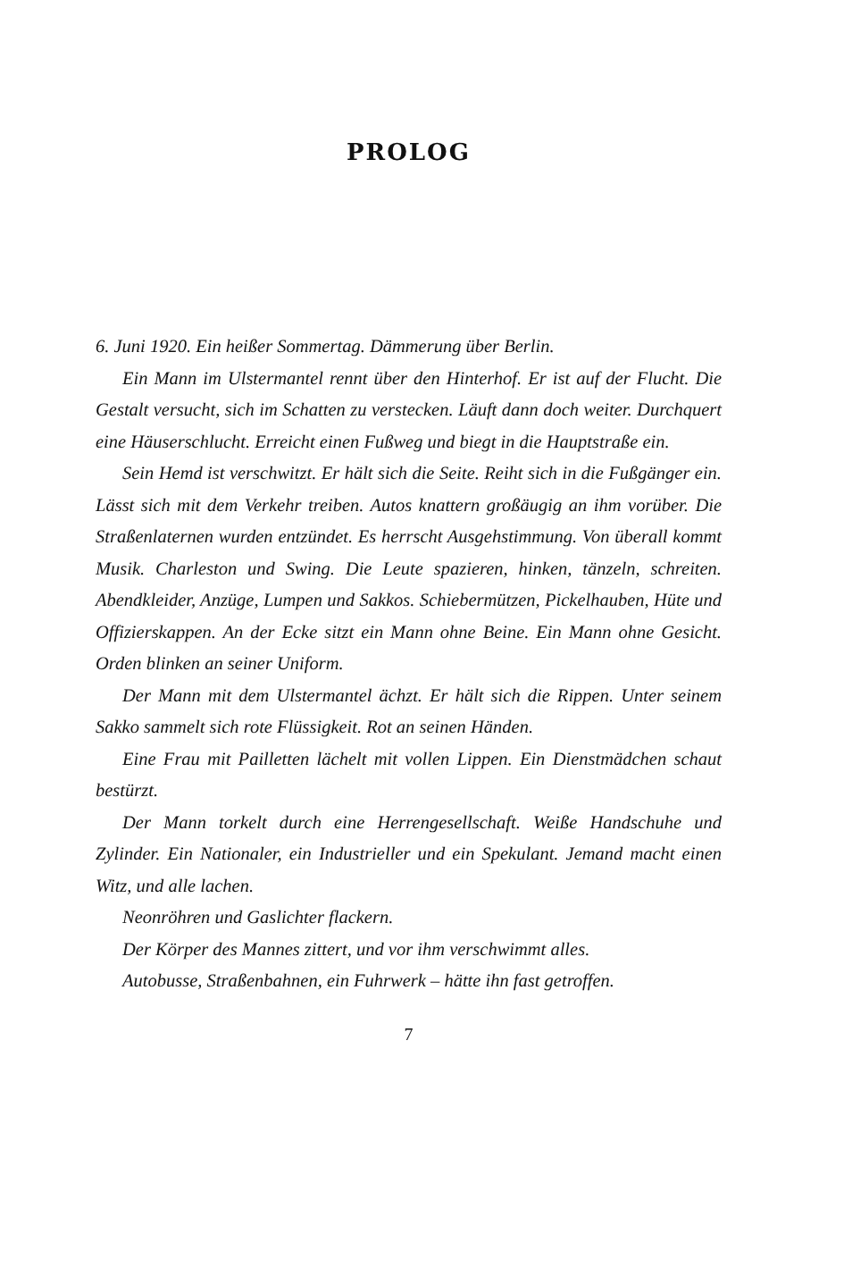PROLOG
6. Juni 1920. Ein heißer Sommertag. Dämmerung über Berlin.
Ein Mann im Ulstermantel rennt über den Hinterhof. Er ist auf der Flucht. Die Gestalt versucht, sich im Schatten zu verstecken. Läuft dann doch weiter. Durchquert eine Häuserschlucht. Erreicht einen Fußweg und biegt in die Hauptstraße ein.
Sein Hemd ist verschwitzt. Er hält sich die Seite. Reiht sich in die Fußgänger ein. Lässt sich mit dem Verkehr treiben. Autos knattern großäugig an ihm vorüber. Die Straßenlaternen wurden entzündet. Es herrscht Ausgehstimmung. Von überall kommt Musik. Charleston und Swing. Die Leute spazieren, hinken, tänzeln, schreiten. Abendkleider, Anzüge, Lumpen und Sakkos. Schiebermützen, Pickelhauben, Hüte und Offizierskappen. An der Ecke sitzt ein Mann ohne Beine. Ein Mann ohne Gesicht. Orden blinken an seiner Uniform.
Der Mann mit dem Ulstermantel ächzt. Er hält sich die Rippen. Unter seinem Sakko sammelt sich rote Flüssigkeit. Rot an seinen Händen.
Eine Frau mit Pailletten lächelt mit vollen Lippen. Ein Dienstmädchen schaut bestürzt.
Der Mann torkelt durch eine Herrengesellschaft. Weiße Handschuhe und Zylinder. Ein Nationaler, ein Industrieller und ein Spekulant. Jemand macht einen Witz, und alle lachen.
Neonröhren und Gaslichter flackern.
Der Körper des Mannes zittert, und vor ihm verschwimmt alles.
Autobusse, Straßenbahnen, ein Fuhrwerk – hätte ihn fast getroffen.
7